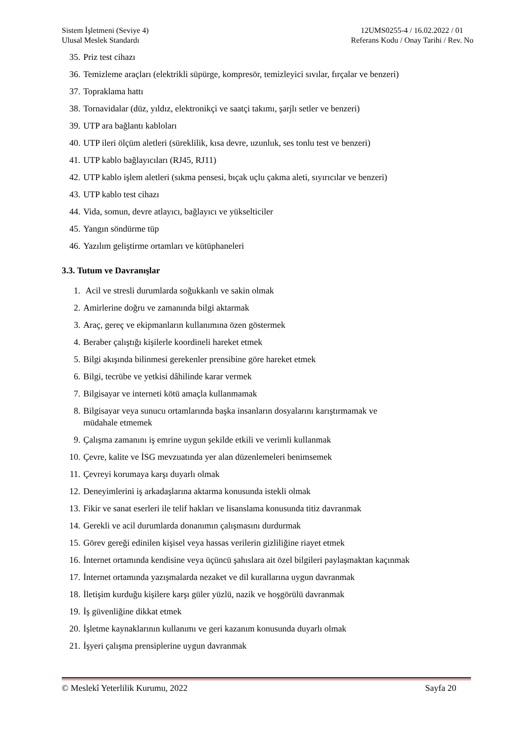Sistem İşletmeni (Seviye 4)
Ulusal Meslek Standardı
12UMS0255-4 / 16.02.2022 / 01
Referans Kodu / Onay Tarihi / Rev. No
35. Priz test cihazı
36. Temizleme araçları (elektrikli süpürge, kompresör, temizleyici sıvılar, fırçalar ve benzeri)
37. Topraklama hattı
38. Tornavidalar (düz, yıldız, elektronikçi ve saatçi takımı, şarjlı setler ve benzeri)
39. UTP ara bağlantı kabloları
40. UTP ileri ölçüm aletleri (süreklilik, kısa devre, uzunluk, ses tonlu test ve benzeri)
41. UTP kablo bağlayıcıları (RJ45, RJ11)
42. UTP kablo işlem aletleri (sıkma pensesi, bıçak uçlu çakma aleti, sıyırıcılar ve benzeri)
43. UTP kablo test cihazı
44. Vida, somun, devre atlayıcı, bağlayıcı ve yükselticiler
45. Yangın söndürme tüp
46. Yazılım geliştirme ortamları ve kütüphaneleri
3.3. Tutum ve Davranışlar
1. Acil ve stresli durumlarda soğukkanlı ve sakin olmak
2. Amirlerine doğru ve zamanında bilgi aktarmak
3. Araç, gereç ve ekipmanların kullanımına özen göstermek
4. Beraber çalıştığı kişilerle koordineli hareket etmek
5. Bilgi akışında bilinmesi gerekenler prensibine göre hareket etmek
6. Bilgi, tecrübe ve yetkisi dâhilinde karar vermek
7. Bilgisayar ve interneti kötü amaçla kullanmamak
8. Bilgisayar veya sunucu ortamlarında başka insanların dosyalarını karıştırmamak ve
müdahale etmemek
9. Çalışma zamanını iş emrine uygun şekilde etkili ve verimli kullanmak
10. Çevre, kalite ve İSG mevzuatında yer alan düzenlemeleri benimsemek
11. Çevreyi korumaya karşı duyarlı olmak
12. Deneyimlerini iş arkadaşlarına aktarma konusunda istekli olmak
13. Fikir ve sanat eserleri ile telif hakları ve lisanslama konusunda titiz davranmak
14. Gerekli ve acil durumlarda donanımın çalışmasını durdurmak
15. Görev gereği edinilen kişisel veya hassas verilerin gizliliğine riayet etmek
16. İnternet ortamında kendisine veya üçüncü şahıslara ait özel bilgileri paylaşmaktan kaçınmak
17. İnternet ortamında yazışmalarda nezaket ve dil kurallarına uygun davranmak
18. İletişim kurduğu kişilere karşı güler yüzlü, nazik ve hoşgörülü davranmak
19. İş güvenliğine dikkat etmek
20. İşletme kaynaklarının kullanımı ve geri kazanım konusunda duyarlı olmak
21. İşyeri çalışma prensiplerine uygun davranmak
© Meslekî Yeterlilik Kurumu, 2022 Sayfa 20